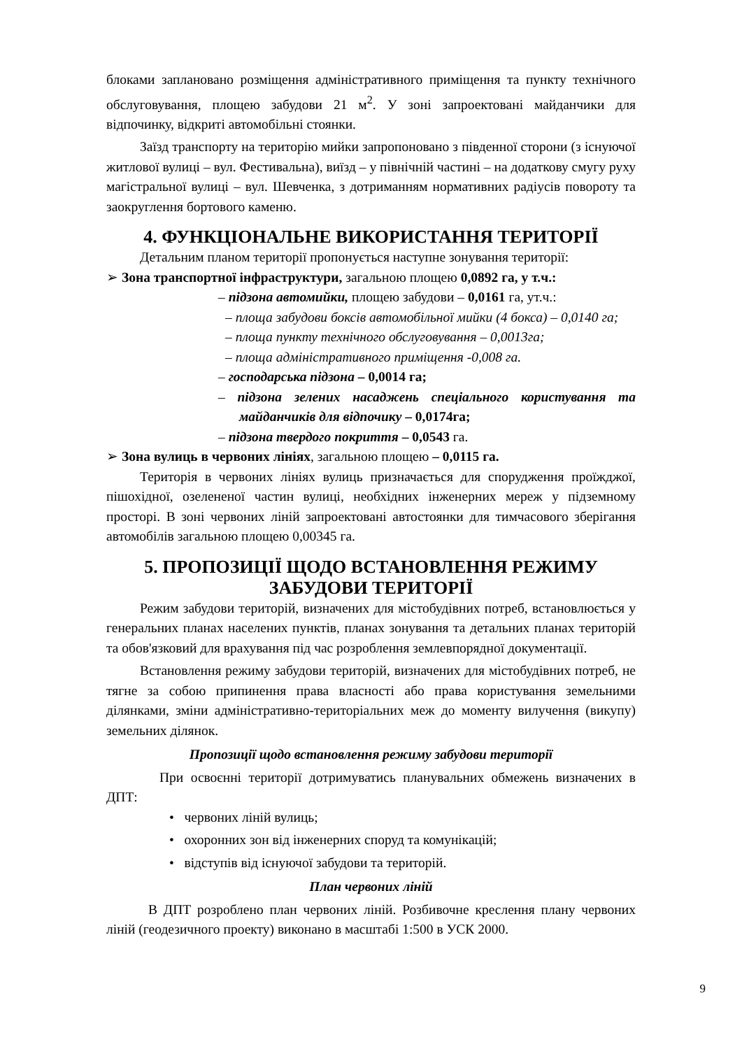блоками заплановано розміщення адміністративного приміщення та пункту технічного обслуговування, площею забудови 21 м<sup>2</sup>. У зоні запроектовані майданчики для відпочинку, відкриті автомобільні стоянки.
Заїзд транспорту на територію мийки запропоновано з південної сторони (з існуючої житлової вулиці – вул. Фестивальна), виїзд – у північній частині – на додаткову смугу руху магістральної вулиці – вул. Шевченка, з дотриманням нормативних радіусів повороту та заокруглення бортового каменю.
4. ФУНКЦІОНАЛЬНЕ ВИКОРИСТАННЯ ТЕРИТОРІЇ
Детальним планом території пропонується наступне зонування території:
➢ Зона транспортної інфраструктури, загальною площею 0,0892 га, у т.ч.:
– підзона автомийки, площею забудови – 0,0161 га, ут.ч.:
– площа забудови боксів автомобільної мийки (4 бокса) – 0,0140 га;
– площа пункту технічного обслуговування – 0,0013га;
– площа адміністративного приміщення -0,008 га.
– господарська підзона – 0,0014 га;
– підзона зелених насаджень спеціального користування та майданчиків для відпочику – 0,0174га;
– підзона твердого покриття – 0,0543 га.
➢ Зона вулиць в червоних лініях, загальною площею – 0,0115 га.
Територія в червоних лініях вулиць призначається для спорудження проїжджої, пішохідної, озеленeної частин вулиці, необхідних інженерних мереж у підземному просторі. В зоні червоних ліній запроектовані автостоянки для тимчасового зберігання автомобілів загальною площею 0,00345 га.
5. ПРОПОЗИЦІЇ ЩОДО ВСТАНОВЛЕННЯ РЕЖИМУ ЗАБУДОВИ ТЕРИТОРІЇ
Режим забудови територій, визначених для містобудівних потреб, встановлюється у генеральних планах населених пунктів, планах зонування та детальних планах територій та обов'язковий для врахування під час розроблення землевпорядної документації.
Встановлення режиму забудови територій, визначених для містобудівних потреб, не тягне за собою припинення права власності або права користування земельними ділянками, зміни адміністративно-територіальних меж до моменту вилучення (викупу) земельних ділянок.
Пропозиції щодо встановлення режиму забудови території
При освоєнні території дотримуватись планувальних обмежень визначених в ДПТ:
• червоних ліній вулиць;
• охоронних зон від інженерних споруд та комунікацій;
• відступів від існуючої забудови та територій.
План червоних ліній
В ДПТ розроблено план червоних ліній. Розбивочне креслення плану червоних ліній (геодезичного проекту) виконано в масштабі 1:500 в УСК 2000.
9